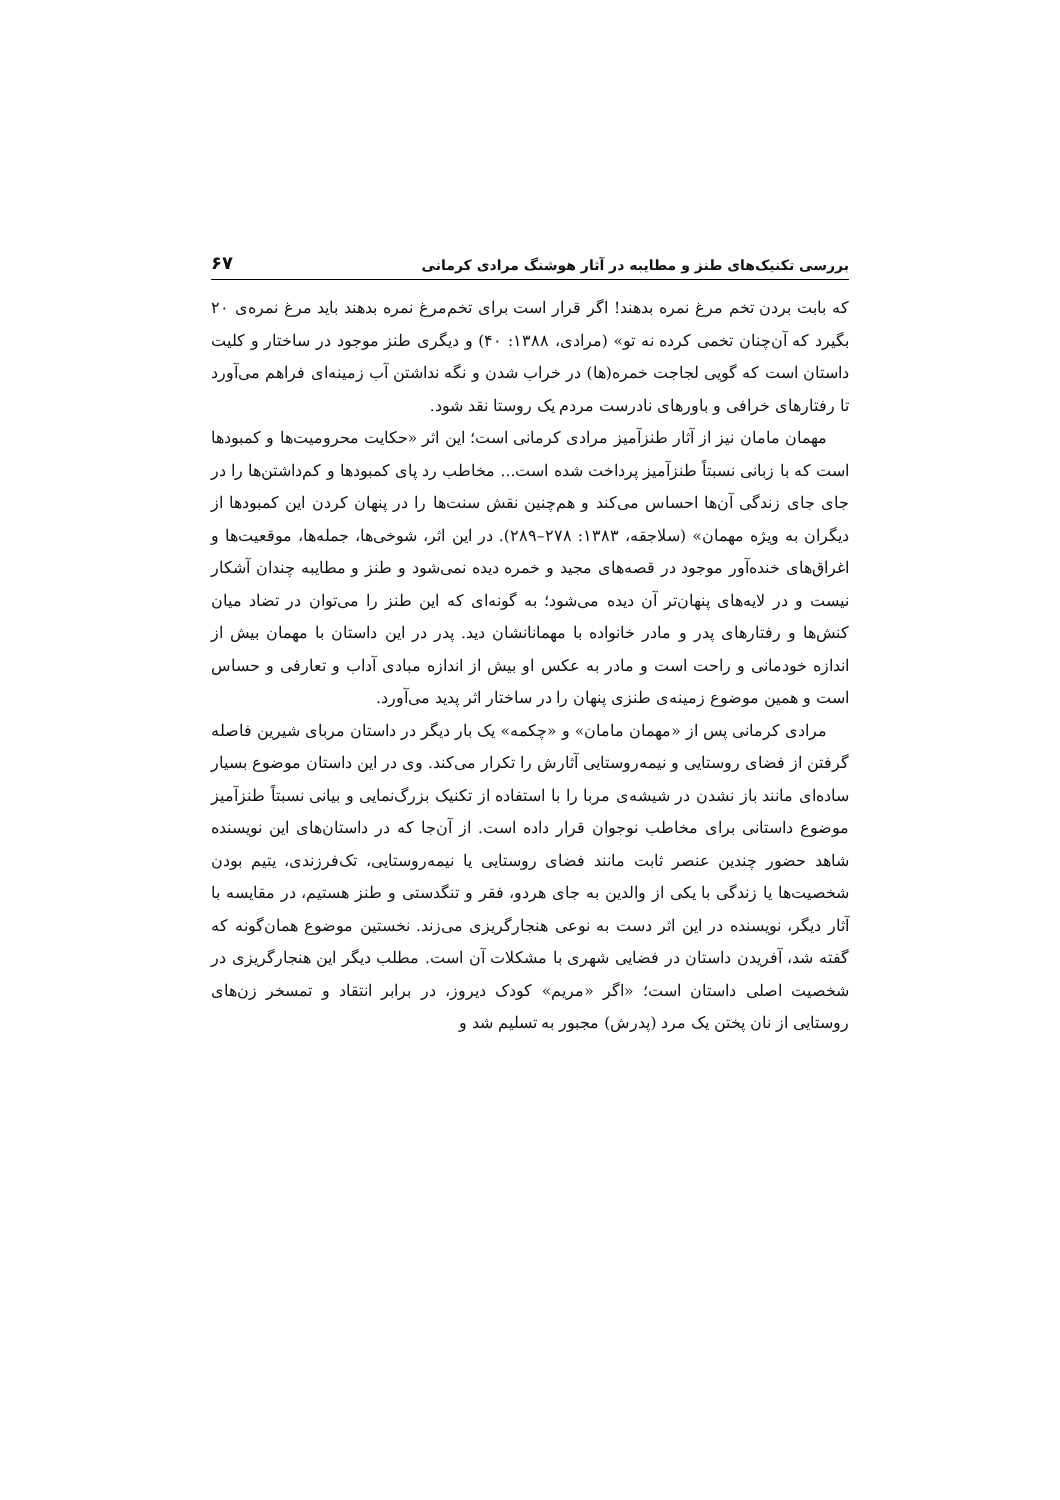بررسی تکنیک‌های طنز و مطایبه در آثار هوشنگ مرادی کرمانی ۶۷
که بابت بردن تخم مرغ نمره بدهند! اگر قرار است برای تخم‌مرغ نمره بدهند باید مرغ نمره‌ی ۲۰ بگیرد که آن‌چنان تخمی کرده نه تو» (مرادی، ۱۳۸۸: ۴۰) و دیگری طنز موجود در ساختار و کلیت داستان است که گویی لجاجت خمره(ها) در خراب شدن و نگه نداشتن آب زمینه‌ای فراهم می‌آورد تا رفتارهای خرافی و باورهای نادرست مردم یک روستا نقد شود.
مهمان مامان نیز از آثار طنزآمیز مرادی کرمانی است؛ این اثر «حکایت محرومیت‌ها و کمبودها است که با زبانی نسبتاً طنزآمیز پرداخت شده است... مخاطب رد پای کمبودها و کم‌داشتن‌ها را در جای جای زندگی آن‌ها احساس می‌کند و هم‌چنین نقش سنت‌ها را در پنهان کردن این کمبودها از دیگران به ویژه مهمان» (سلاجقه، ۱۳۸۳: ۲۷۸–۲۸۹). در این اثر، شوخی‌ها، جمله‌ها، موقعیت‌ها و اغراق‌های خنده‌آور موجود در قصه‌های مجید و خمره دیده نمی‌شود و طنز و مطایبه چندان آشکار نیست و در لایه‌های پنهان‌تر آن دیده می‌شود؛ به گونه‌ای که این طنز را می‌توان در تضاد میان کنش‌ها و رفتارهای پدر و مادر خانواده با مهمانانشان دید. پدر در این داستان با مهمان بیش از اندازه خودمانی و راحت است و مادر به عکس او بیش از اندازه مبادی آداب و تعارفی و حساس است و همین موضوع زمینه‌ی طنزی پنهان را در ساختار اثر پدید می‌آورد.
مرادی کرمانی پس از «مهمان مامان» و «چکمه» یک بار دیگر در داستان مربای شیرین فاصله گرفتن از فضای روستایی و نیمه‌روستایی آثارش را تکرار می‌کند. وی در این داستان موضوع بسیار ساده‌ای مانند باز نشدن در شیشه‌ی مربا را با استفاده از تکنیک بزرگ‌نمایی و بیانی نسبتاً طنزآمیز موضوع داستانی برای مخاطب نوجوان قرار داده است. از آن‌جا که در داستان‌های این نویسنده شاهد حضور چندین عنصر ثابت مانند فضای روستایی یا نیمه‌روستایی، تک‌فرزندی، یتیم بودن شخصیت‌ها یا زندگی با یکی از والدین به جای هردو، فقر و تنگدستی و طنز هستیم، در مقایسه با آثار دیگر، نویسنده در این اثر دست به نوعی هنجارگریزی می‌زند. نخستین موضوع همان‌گونه که گفته شد، آفریدن داستان در فضایی شهری با مشکلات آن است. مطلب دیگر این هنجارگریزی در شخصیت اصلی داستان است؛ «اگر «مریم» کودک دیروز، در برابر انتقاد و تمسخر زن‌های روستایی از نان پختن یک مرد (پدرش) مجبور به تسلیم شد و